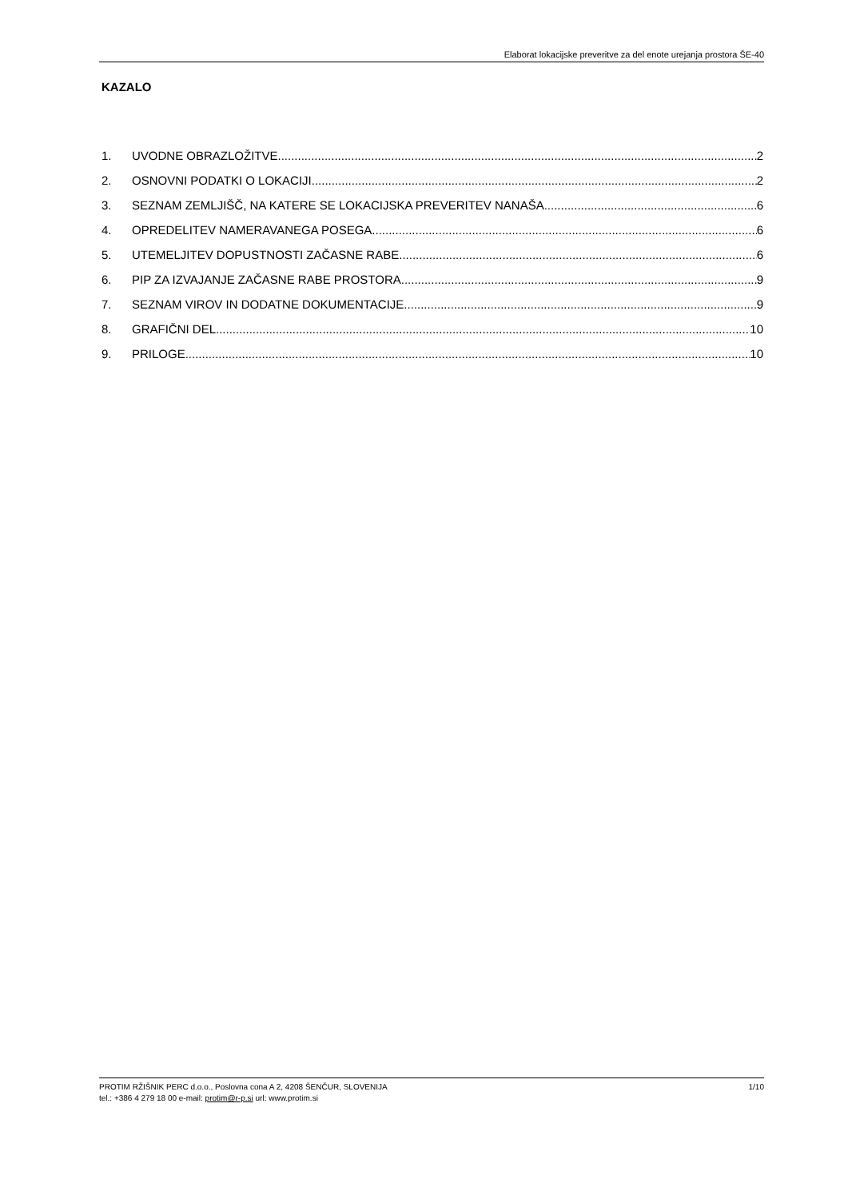Elaborat lokacijske preveritve za del enote urejanja prostora ŠE-40
KAZALO
1. UVODNE OBRAZLOŽITVE 2
2. OSNOVNI PODATKI O LOKACIJI 2
3. SEZNAM ZEMLJIŠČ, NA KATERE SE LOKACIJSKA PREVERITEV NANAŠA 6
4. OPREDELITEV NAMERAVANEGA POSEGA 6
5. UTEMELJITEV DOPUSTNOSTI ZAČASNE RABE 6
6. PIP ZA IZVAJANJE ZAČASNE RABE PROSTORA 9
7. SEZNAM VIROV IN DODATNE DOKUMENTACIJE 9
8. GRAFIČNI DEL 10
9. PRILOGE 10
1/10 PROTIM RŽIŠNIK PERC d.o.o., Poslovna cona A 2, 4208 ŠENČUR, SLOVENIJA
tel.: +386 4 279 18 00 e-mail: protim@r-p.si url: www.protim.si